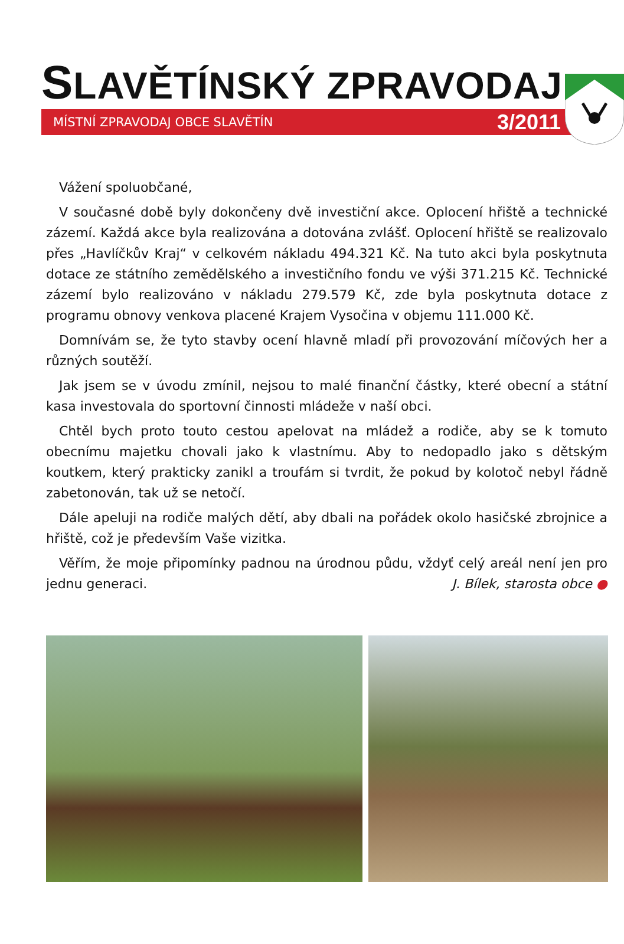SLAVĚTÍNSKÝ ZPRAVODAJ
MÍSTNÍ ZPRAVODAJ OBCE SLAVĚTÍN 3/2011
Vážení spoluobčané,
V současné době byly dokončeny dvě investiční akce. Oplocení hřiště a technické zázemí. Každá akce byla realizována a dotována zvlášť. Oplocení hřiště se realizovalo přes „Havlíčkův Kraj“ v celkovém nákladu 494.321 Kč. Na tuto akci byla poskytnuta dotace ze státního zemědělského a investičního fondu ve výši 371.215 Kč. Technické zázemí bylo realizováno v nákladu 279.579 Kč, zde byla poskytnuta dotace z programu obnovy venkova placené Krajem Vysočina v objemu 111.000 Kč.
Domnívám se, že tyto stavby ocení hlavně mladí při provozování míčových her a různých soutěží.
Jak jsem se v úvodu zmínil, nejsou to malé finanční částky, které obecní a státní kasa investovala do sportovní činnosti mládeže v naší obci.
Chtěl bych proto touto cestou apelovat na mládež a rodiče, aby se k tomuto obecnímu majetku chovali jako k vlastnímu. Aby to nedopadlo jako s dětským koutkem, který prakticky zanikl a troufám si tvrdit, že pokud by kolotoč nebyl řádně zabetonován, tak už se netočí.
Dále apeluji na rodiče malých dětí, aby dbali na pořádek okolo hasičské zbrojnice a hřiště, což je především Vaše vizitka.
Věřím, že moje připomínky padnou na úrodnou půdu, vždyť celý areál není jen pro jednu generaci. J. Bílek, starosta obce ●